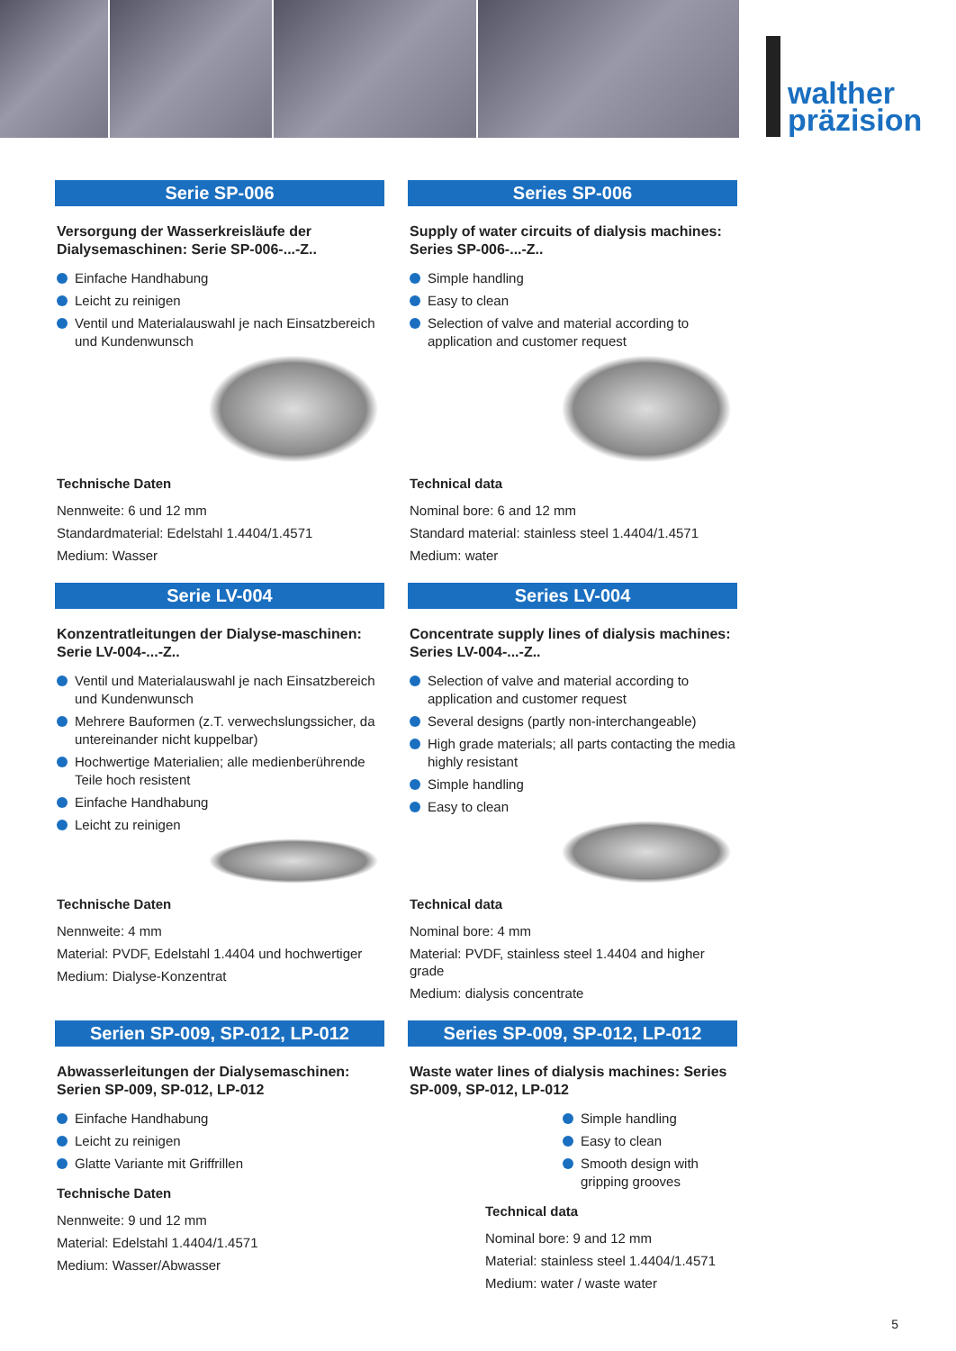walther
präzision
Serie SP-006
Versorgung der Wasserkreisläufe der Dialysemaschinen: Serie SP-006-...-Z..
Einfache Handhabung
Leicht zu reinigen
Ventil und Materialauswahl je nach Einsatzbereich und Kundenwunsch
Technische Daten
Nennweite: 6 und 12 mm
Standardmaterial: Edelstahl 1.4404/1.4571
Medium: Wasser
Series SP-006
Supply of water circuits of dialysis machines: Series SP-006-...-Z..
Simple handling
Easy to clean
Selection of valve and material according to application and customer request
Technical data
Nominal bore: 6 and 12 mm
Standard material: stainless steel 1.4404/1.4571
Medium: water
Serie LV-004
Konzentratleitungen der Dialyse-maschinen: Serie LV-004-...-Z..
Ventil und Materialauswahl je nach Einsatzbereich und Kundenwunsch
Mehrere Bauformen (z.T. verwechslungssicher, da untereinander nicht kuppelbar)
Hochwertige Materialien; alle medienberührende Teile hoch resistent
Einfache Handhabung
Leicht zu reinigen
Technische Daten
Nennweite: 4 mm
Material: PVDF, Edelstahl 1.4404 und hochwertiger
Medium: Dialyse-Konzentrat
Series LV-004
Concentrate supply lines of dialysis machines: Series LV-004-...-Z..
Selection of valve and material according to application and customer request
Several designs (partly non-interchangeable)
High grade materials; all parts contacting the media highly resistant
Simple handling
Easy to clean
Technical data
Nominal bore: 4 mm
Material: PVDF, stainless steel 1.4404 and higher grade
Medium: dialysis concentrate
Serien SP-009, SP-012, LP-012
Abwasserleitungen der Dialysemaschinen: Serien SP-009, SP-012, LP-012
Einfache Handhabung
Leicht zu reinigen
Glatte Variante mit Griffrillen
Technische Daten
Nennweite: 9 und 12 mm
Material: Edelstahl 1.4404/1.4571
Medium: Wasser/Abwasser
Series SP-009, SP-012, LP-012
Waste water lines of dialysis machines: Series SP-009, SP-012, LP-012
Simple handling
Easy to clean
Smooth design with gripping grooves
Technical data
Nominal bore: 9 and 12 mm
Material: stainless steel 1.4404/1.4571
Medium: water / waste water
5